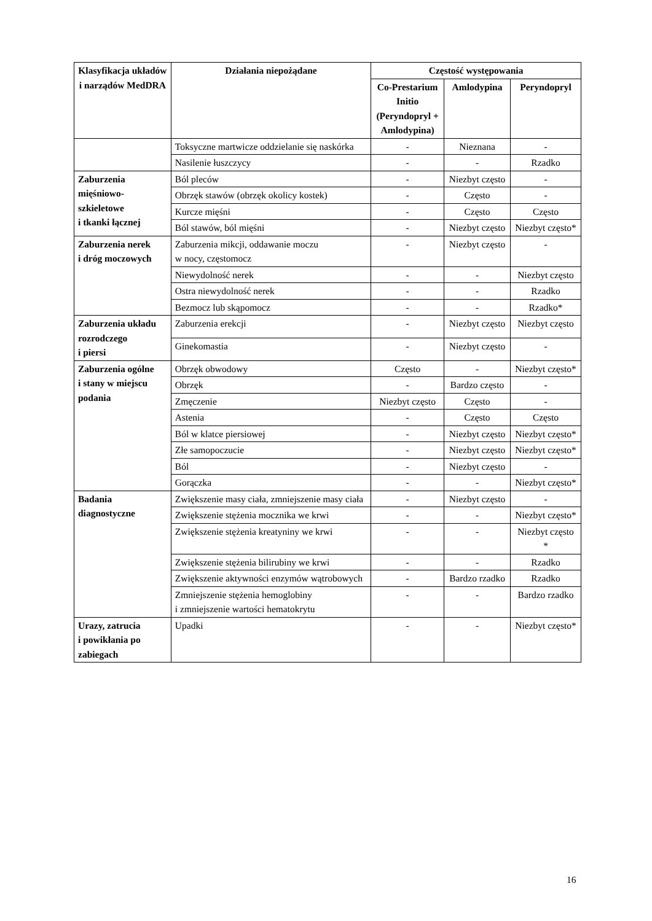| Klasyfikacja układów i narządów MedDRA | Działania niepożądane | Częstość występowania | | |
| --- | --- | --- | --- | --- |
| | | Co-Prestarium Initio (Peryndopryl + Amlodypina) | Amlodypina | Peryndopryl |
| | Toksyczne martwicze oddzielanie się naskórka | - | Nieznana | - |
| | Nasilenie łuszczycy | - | - | Rzadko |
| Zaburzenia mięśniowo-szkieletowe i tkanki łącznej | Ból pleców | - | Niezbyt często | - |
| | Obrzęk stawów (obrzęk okolicy kostek) | - | Często | - |
| | Kurcze mięśni | - | Często | Często |
| | Ból stawów, ból mięśni | - | Niezbyt często | Niezbyt często* |
| Zaburzenia nerek i dróg moczowych | Zaburzenia mikcji, oddawanie moczu w nocy, częstomocz | - | Niezbyt często | - |
| | Niewydolność nerek | - | - | Niezbyt często |
| | Ostra niewydolność nerek | - | - | Rzadko |
| | Bezmocz lub skąpomocz | - | - | Rzadko* |
| Zaburzenia układu rozrodczego i piersi | Zaburzenia erekcji | - | Niezbyt często | Niezbyt często |
| | Ginekomastia | - | Niezbyt często | - |
| Zaburzenia ogólne i stany w miejscu podania | Obrzęk obwodowy | Często | - | Niezbyt często* |
| | Obrzęk | - | Bardzo często | - |
| | Zmęczenie | Niezbyt często | Często | - |
| | Astenia | - | Często | Często |
| | Ból w klatce piersiowej | - | Niezbyt często | Niezbyt często* |
| | Złe samopoczucie | - | Niezbyt często | Niezbyt często* |
| | Ból | - | Niezbyt często | - |
| | Gorączka | - | - | Niezbyt często* |
| Badania diagnostyczne | Zwiększenie masy ciała, zmniejszenie masy ciała | - | Niezbyt często | - |
| | Zwiększenie stężenia mocznika we krwi | - | - | Niezbyt często* |
| | Zwiększenie stężenia kreatyniny we krwi | - | - | Niezbyt często * |
| | Zwiększenie stężenia bilirubiny we krwi | - | - | Rzadko |
| | Zwiększenie aktywności enzymów wątrobowych | - | Bardzo rzadko | Rzadko |
| | Zmniejszenie stężenia hemoglobiny i zmniejszenie wartości hematokrytu | - | - | Bardzo rzadko |
| Urazy, zatrucia i powikłania po zabiegach | Upadki | - | - | Niezbyt często* |
16